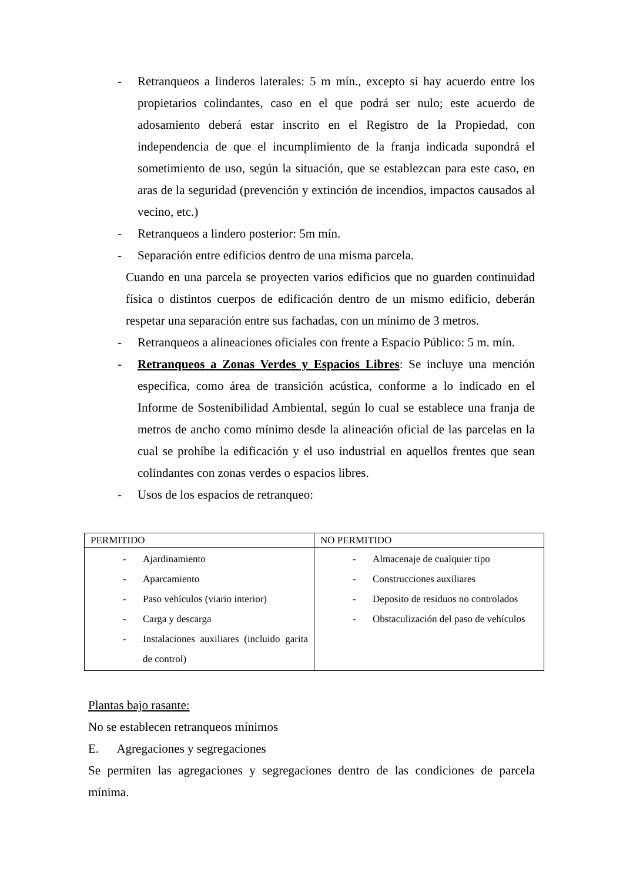- Retranqueos a linderos laterales: 5 m mín., excepto si hay acuerdo entre los propietarios colindantes, caso en el que podrá ser nulo; este acuerdo de adosamiento deberá estar inscrito en el Registro de la Propiedad, con independencia de que el incumplimiento de la franja indicada supondrá el sometimiento de uso, según la situación, que se establezcan para este caso, en aras de la seguridad (prevención y extinción de incendios, impactos causados al vecino, etc.)
- Retranqueos a lindero posterior: 5m mín.
- Separación entre edificios dentro de una misma parcela.
Cuando en una parcela se proyecten varios edificios que no guarden continuidad física o distintos cuerpos de edificación dentro de un mismo edificio, deberán respetar una separación entre sus fachadas, con un mínimo de 3 metros.
- Retranqueos a alineaciones oficiales con frente a Espacio Público: 5 m. mín.
- Retranqueos a Zonas Verdes y Espacios Libres: Se incluye una mención especifica, como área de transición acústica, conforme a lo indicado en el Informe de Sostenibilidad Ambiental, según lo cual se establece una franja de metros de ancho como mínimo desde la alineación oficial de las parcelas en la cual se prohíbe la edificación y el uso industrial en aquellos frentes que sean colindantes con zonas verdes o espacios libres.
- Usos de los espacios de retranqueo:
| PERMITIDO | NO PERMITIDO |
| --- | --- |
| - Ajardinamiento - Aparcamiento - Paso vehículos (viario interior) - Carga y descarga - Instalaciones auxiliares (incluido garita de control) | - Almacenaje de cualquier tipo - Construcciones auxiliares - Deposito de residuos no controlados - Obstaculización del paso de vehículos |
Plantas bajo rasante:
No se establecen retranqueos mínimos
E. Agregaciones y segregaciones
Se permiten las agregaciones y segregaciones dentro de las condiciones de parcela mínima.